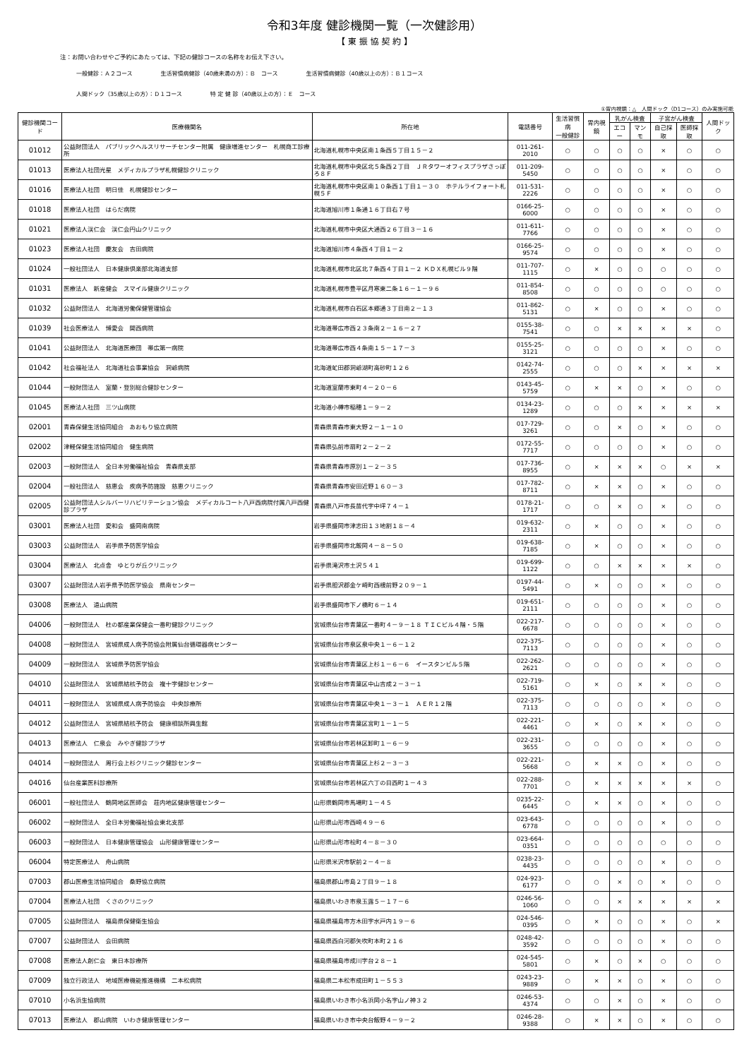令和3年度 健診機関一覧（一次健診用）
【 東 振 協 契 約 】
注：お問い合わせやご予約にあたっては、下記の健診コースの名称をお伝え下さい。
一般健診：Ａ２コース 生活習慣病健診（40歳未満の方）：Ｂ　コース 生活習慣病健診（40歳以上の方）：Ｂ１コース
人間ドック（35歳以上の方）：Ｄ１コース 特 定 健 診（40歳以上の方）：Ｅ　コース
①胃内視鏡：△　人間ドック（D1コース）のみ実施可能
| 健診機関コード | 医療機関名 | 所在地 | 電話番号 | 生活習慣病 一般健診 | 胃内視鏡 | 乳がん検査 | | 子宮がん検査 | | 人間ドック |
| --- | --- | --- | --- | --- | --- | --- | --- | --- | --- | --- |
| | | | | | | エコー | マンモ | 自己採取 | 医師採取 | |
| 01012 | 公益財団法人 パブリックヘルスリサーチセンター附属 健康増進センター 札幌商工診療所 | 北海道札幌市中央区南１条西５丁目１５－２ | 011-261-2010 | ○ | ○ | ○ | ○ | × | ○ | ○ |
| 01013 | 医療法人社団光星 メディカルプラザ札幌健診クリニック | 北海道札幌市中央区北５条西２丁目 ＪＲタワーオフィスプラザさっぽろ８Ｆ | 011-209-5450 | ○ | ○ | ○ | ○ | × | ○ | ○ |
| 01016 | 医療法人社団 明日佳 札幌健診センター | 北海道札幌市中央区南１０条西１丁目１－３０ ホテルライフォート札幌５Ｆ | 011-531-2226 | ○ | ○ | ○ | ○ | × | ○ | ○ |
| 01018 | 医療法人社団 はらだ病院 | 北海道旭川市１条通１６丁目右７号 | 0166-25-6000 | ○ | ○ | ○ | ○ | × | ○ | ○ |
| 01021 | 医療法人渓仁会 渓仁会円山クリニック | 北海道札幌市中央区大通西２６丁目３－１６ | 011-611-7766 | ○ | ○ | ○ | ○ | × | ○ | ○ |
| 01023 | 医療法人社団 慶友会 吉田病院 | 北海道旭川市４条西４丁目１－２ | 0166-25-9574 | ○ | ○ | ○ | ○ | × | ○ | ○ |
| 01024 | 一般社団法人 日本健康倶楽部北海道支部 | 北海道札幌市北区北７条西４丁目１－２ ＫＤＸ札幌ビル９階 | 011-707-1115 | ○ | × | ○ | ○ | ○ | ○ | ○ |
| 01031 | 医療法人 新産健会 スマイル健康クリニック | 北海道札幌市豊平区月寒東二条１６－１－９６ | 011-854-8508 | ○ | ○ | ○ | ○ | ○ | ○ | ○ |
| 01032 | 公益財団法人 北海道労働保健管理協会 | 北海道札幌市白石区本郷通３丁目南２－１３ | 011-862-5131 | ○ | × | ○ | ○ | × | ○ | ○ |
| 01039 | 社会医療法人 博愛会 開西病院 | 北海道帯広市西２３条南２－１６－２７ | 0155-38-7541 | ○ | ○ | × | × | × | × | ○ |
| 01041 | 公益財団法人 北海道医療団 帯広第一病院 | 北海道帯広市西４条南１５－１７－３ | 0155-25-3121 | ○ | ○ | ○ | ○ | × | ○ | ○ |
| 01042 | 社会福祉法人 北海道社会事業協会 洞爺病院 | 北海道虻田郡洞爺湖町高砂町１２６ | 0142-74-2555 | ○ | ○ | ○ | × | × | × | × |
| 01044 | 一般財団法人 室蘭・登別総合健診センター | 北海道室蘭市東町４－２０－６ | 0143-45-5759 | ○ | × | × | ○ | × | ○ | ○ |
| 01045 | 医療法人社団 三ツ山病院 | 北海道小樽市稲穂１－９－２ | 0134-23-1289 | ○ | ○ | ○ | × | × | × | × |
| 02001 | 青森保健生活協同組合 あおもり協立病院 | 青森県青森市東大野２－１－１０ | 017-729-3261 | ○ | ○ | × | ○ | × | ○ | ○ |
| 02002 | 津軽保健生活協同組合 健生病院 | 青森県弘前市扇町２－２－２ | 0172-55-7717 | ○ | ○ | ○ | ○ | × | ○ | ○ |
| 02003 | 一般財団法人 全日本労働福祉協会 青森県支部 | 青森県青森市原別１－２－３５ | 017-736-8955 | ○ | × | × | × | ○ | × | × |
| 02004 | 一般社団法人 慈恵会 疾病予防施設 慈恵クリニック | 青森県青森市安田近野１６０－３ | 017-782-8711 | ○ | × | × | ○ | × | ○ | ○ |
| 02005 | 公益財団法人シルバーリハビリテーション協会 メディカルコート八戸西病院付属八戸西健診プラザ | 青森県八戸市長苗代字中坪７４－１ | 0178-21-1717 | ○ | ○ | × | ○ | × | ○ | ○ |
| 03001 | 医療法人社団 愛和会 盛岡南病院 | 岩手県盛岡市津志田１３地割１８－４ | 019-632-2311 | ○ | × | ○ | ○ | × | ○ | ○ |
| 03003 | 公益財団法人 岩手県予防医学協会 | 岩手県盛岡市北飯岡４－８－５０ | 019-638-7185 | ○ | × | ○ | ○ | × | ○ | ○ |
| 03004 | 医療法人 北点舎 ゆとりが丘クリニック | 岩手県滝沢市土沢５４１ | 019-699-1122 | ○ | ○ | × | × | × | × | ○ |
| 03007 | 公益財団法人岩手県予防医学協会 県南センター | 岩手県胆沢郡金ケ崎町西根前野２０９－１ | 0197-44-5491 | ○ | × | ○ | ○ | × | ○ | ○ |
| 03008 | 医療法人 遠山病院 | 岩手県盛岡市下ノ橋町６－１４ | 019-651-2111 | ○ | ○ | ○ | ○ | × | ○ | ○ |
| 04006 | 一般財団法人 杜の都産業保健会一番町健診クリニック | 宮城県仙台市青葉区一番町４－９－１８ ＴＩＣビル４階・５階 | 022-217-6678 | ○ | ○ | ○ | ○ | × | ○ | ○ |
| 04008 | 一般財団法人 宮城県成人病予防協会附属仙台循環器病センター | 宮城県仙台市泉区泉中央１－６－１２ | 022-375-7113 | ○ | ○ | ○ | ○ | × | ○ | ○ |
| 04009 | 一般財団法人 宮城県予防医学協会 | 宮城県仙台市青葉区上杉１－６－６ イースタンビル５階 | 022-262-2621 | ○ | ○ | ○ | ○ | × | ○ | ○ |
| 04010 | 公益財団法人 宮城県結核予防会 複十字健診センター | 宮城県仙台市青葉区中山吉成２－３－１ | 022-719-5161 | ○ | × | ○ | × | × | ○ | ○ |
| 04011 | 一般財団法人 宮城県成人病予防協会 中央診療所 | 宮城県仙台市青葉区中央１－３－１ ＡＥＲ１２階 | 022-375-7113 | ○ | ○ | ○ | ○ | × | ○ | ○ |
| 04012 | 公益財団法人 宮城県結核予防会 健康相談所興生館 | 宮城県仙台市青葉区宮町１－１－５ | 022-221-4461 | ○ | × | ○ | × | × | ○ | ○ |
| 04013 | 医療法人 仁泉会 みやぎ健診プラザ | 宮城県仙台市若林区卸町１－６－９ | 022-231-3655 | ○ | ○ | ○ | ○ | × | ○ | ○ |
| 04014 | 一般財団法人 周行会上杉クリニック健診センター | 宮城県仙台市青葉区上杉２－３－３ | 022-221-5668 | ○ | × | × | ○ | × | ○ | ○ |
| 04016 | 仙台産業医科診療所 | 宮城県仙台市若林区六丁の目西町１－４３ | 022-288-7701 | ○ | × | × | × | × | × | ○ |
| 06001 | 一般社団法人 鶴岡地区医師会 荘内地区健康管理センター | 山形県鶴岡市馬場町１－４５ | 0235-22-6445 | ○ | × | × | ○ | × | ○ | ○ |
| 06002 | 一般財団法人 全日本労働福祉協会東北支部 | 山形県山形市西崎４９－６ | 023-643-6778 | ○ | ○ | ○ | ○ | × | ○ | ○ |
| 06003 | 一般財団法人 日本健康管理協会 山形健康管理センター | 山形県山形市桧町４－８－３０ | 023-664-0351 | ○ | ○ | ○ | ○ | ○ | ○ | ○ |
| 06004 | 特定医療法人 舟山病院 | 山形県米沢市駅前２－４－８ | 0238-23-4435 | ○ | ○ | ○ | ○ | × | ○ | ○ |
| 07003 | 郡山医療生活協同組合 桑野協立病院 | 福島県郡山市島２丁目９－１８ | 024-923-6177 | ○ | ○ | × | ○ | × | ○ | ○ |
| 07004 | 医療法人社団 くさのクリニック | 福島県いわき市泉玉露５－１７－６ | 0246-56-1060 | ○ | ○ | × | × | × | × | × |
| 07005 | 公益財団法人 福島県保健衛生協会 | 福島県福島市方木田字水戸内１９－６ | 024-546-0395 | ○ | × | ○ | ○ | × | ○ | × |
| 07007 | 公益財団法人 会田病院 | 福島県西白河郡矢吹町本町２１６ | 0248-42-3592 | ○ | ○ | ○ | ○ | × | ○ | ○ |
| 07008 | 医療法人創仁会 東日本診療所 | 福島県福島市成川字台２８－１ | 024-545-5801 | ○ | × | ○ | × | ○ | ○ | ○ |
| 07009 | 独立行政法人 地域医療機能推進機構 二本松病院 | 福島県二本松市成田町１－５５３ | 0243-23-9889 | ○ | × | × | ○ | × | ○ | ○ |
| 07010 | 小名浜生協病院 | 福島県いわき市小名浜岡小名字山ノ神３２ | 0246-53-4374 | ○ | ○ | × | ○ | × | ○ | ○ |
| 07013 | 医療法人 郡山病院 いわき健康管理センター | 福島県いわき市中央台飯野４－９－２ | 0246-28-9388 | ○ | × | × | ○ | × | ○ | ○ |